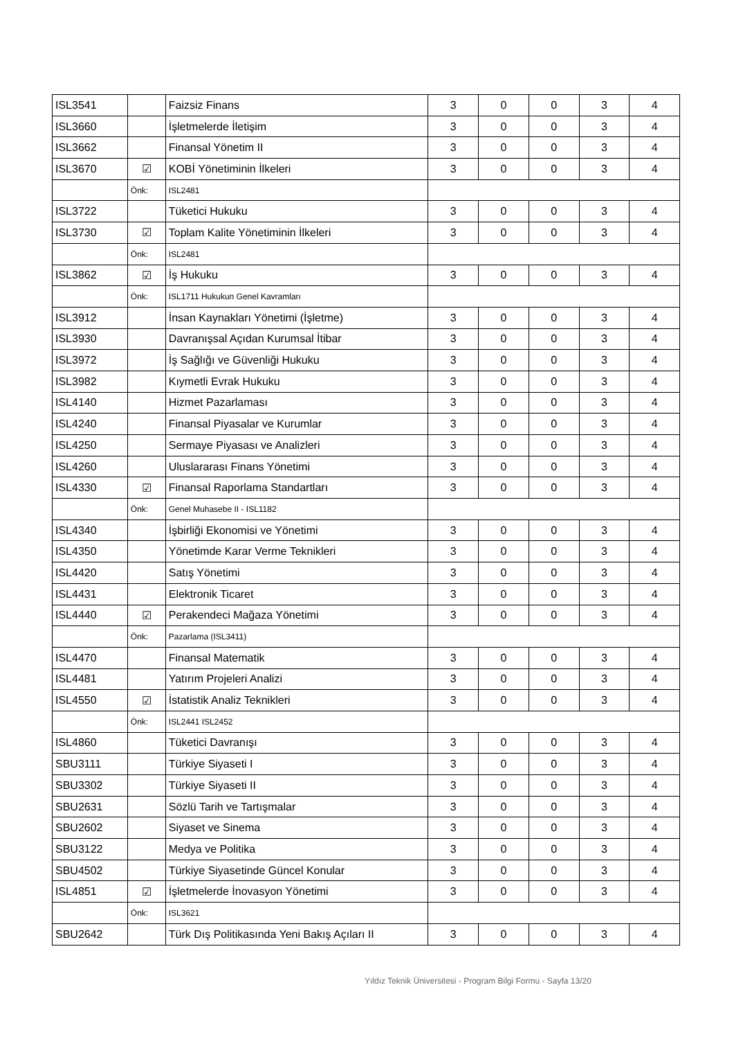| ISL3541 | | Faizsiz Finans | 3 | 0 | 0 | 3 | 4 |
| ISL3660 | | İşletmelerde İletişim | 3 | 0 | 0 | 3 | 4 |
| ISL3662 | | Finansal Yönetim II | 3 | 0 | 0 | 3 | 4 |
| ISL3670 | ☑ | KOBİ Yönetiminin İlkeleri | 3 | 0 | 0 | 3 | 4 |
| | Önk: | ISL2481 | | | | | |
| ISL3722 | | Tüketici Hukuku | 3 | 0 | 0 | 3 | 4 |
| ISL3730 | ☑ | Toplam Kalite Yönetiminin İlkeleri | 3 | 0 | 0 | 3 | 4 |
| | Önk: | ISL2481 | | | | | |
| ISL3862 | ☑ | İş Hukuku | 3 | 0 | 0 | 3 | 4 |
| | Önk: | ISL1711 Hukukun Genel Kavramları | | | | | |
| ISL3912 | | İnsan Kaynakları Yönetimi (İşletme) | 3 | 0 | 0 | 3 | 4 |
| ISL3930 | | Davranışsal Açıdan Kurumsal İtibar | 3 | 0 | 0 | 3 | 4 |
| ISL3972 | | İş Sağlığı ve Güvenliği Hukuku | 3 | 0 | 0 | 3 | 4 |
| ISL3982 | | Kıymetli Evrak Hukuku | 3 | 0 | 0 | 3 | 4 |
| ISL4140 | | Hizmet Pazarlaması | 3 | 0 | 0 | 3 | 4 |
| ISL4240 | | Finansal Piyasalar ve Kurumlar | 3 | 0 | 0 | 3 | 4 |
| ISL4250 | | Sermaye Piyasası ve Analizleri | 3 | 0 | 0 | 3 | 4 |
| ISL4260 | | Uluslararası Finans Yönetimi | 3 | 0 | 0 | 3 | 4 |
| ISL4330 | ☑ | Finansal Raporlama Standartları | 3 | 0 | 0 | 3 | 4 |
| | Önk: | Genel Muhasebe II - ISL1182 | | | | | |
| ISL4340 | | İşbirliği Ekonomisi ve Yönetimi | 3 | 0 | 0 | 3 | 4 |
| ISL4350 | | Yönetimde Karar Verme Teknikleri | 3 | 0 | 0 | 3 | 4 |
| ISL4420 | | Satış Yönetimi | 3 | 0 | 0 | 3 | 4 |
| ISL4431 | | Elektronik Ticaret | 3 | 0 | 0 | 3 | 4 |
| ISL4440 | ☑ | Perakendeci Mağaza Yönetimi | 3 | 0 | 0 | 3 | 4 |
| | Önk: | Pazarlama (ISL3411) | | | | | |
| ISL4470 | | Finansal Matematik | 3 | 0 | 0 | 3 | 4 |
| ISL4481 | | Yatırım Projeleri Analizi | 3 | 0 | 0 | 3 | 4 |
| ISL4550 | ☑ | İstatistik Analiz Teknikleri | 3 | 0 | 0 | 3 | 4 |
| | Önk: | ISL2441 ISL2452 | | | | | |
| ISL4860 | | Tüketici Davranışı | 3 | 0 | 0 | 3 | 4 |
| SBU3111 | | Türkiye Siyaseti I | 3 | 0 | 0 | 3 | 4 |
| SBU3302 | | Türkiye Siyaseti II | 3 | 0 | 0 | 3 | 4 |
| SBU2631 | | Sözlü Tarih ve Tartışmalar | 3 | 0 | 0 | 3 | 4 |
| SBU2602 | | Siyaset ve Sinema | 3 | 0 | 0 | 3 | 4 |
| SBU3122 | | Medya ve Politika | 3 | 0 | 0 | 3 | 4 |
| SBU4502 | | Türkiye Siyasetinde Güncel Konular | 3 | 0 | 0 | 3 | 4 |
| ISL4851 | ☑ | İşletmelerde İnovasyon Yönetimi | 3 | 0 | 0 | 3 | 4 |
| | Önk: | ISL3621 | | | | | |
| SBU2642 | | Türk Dış Politikasında Yeni Bakış Açıları II | 3 | 0 | 0 | 3 | 4 |
Yıldız Teknik Üniversitesi - Program Bilgi Formu - Sayfa 13/20